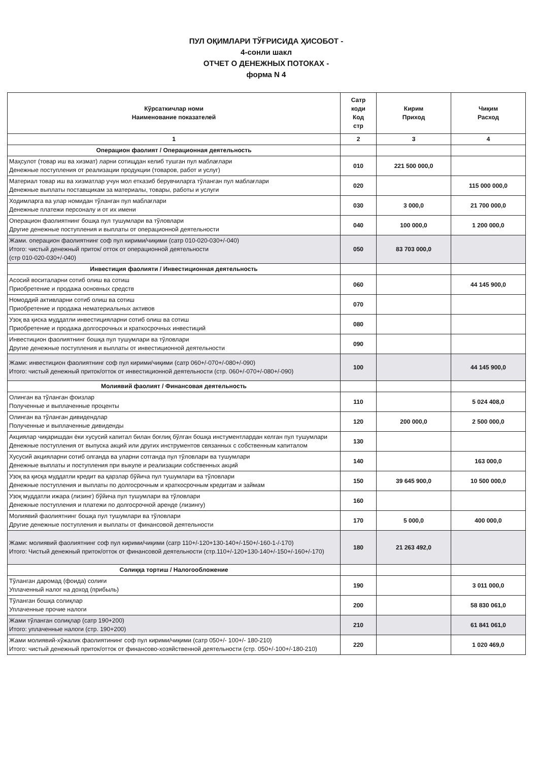ПУЛ ОҚИМЛАРИ ТЎҒРИСИДА ҲИСОБОТ -
4-сонли шакл
ОТЧЕТ О ДЕНЕЖНЫХ ПОТОКАХ -
форма N 4
| Кўрсаткичлар номи Наименование показателей | Сатр коди Код стр | Кирим Приход | Чиқим Расход |
| --- | --- | --- | --- |
| 1 | 2 | 3 | 4 |
| Операцион фаолият / Операционная деятельность | | | |
| Маҳсулот (товар иш ва хизмат) ларни сотищдан келиб тушган пул маблағлари Денежные поступления от реализации продукции (товаров, работ и услуг) | 010 | 221 500 000,0 | |
| Материал товар иш ва хизматлар учун мол етказиб берувчиларга тўланган пул маблағлари Денежные выплаты поставщикам за материалы, товары, работы и услуги | 020 | | 115 000 000,0 |
| Ходимларга ва улар номидан тўланган пул маблағлари Денежные платежи персоналу и от их имени | 030 | 3 000,0 | 21 700 000,0 |
| Операцион фаолиятнинг бошқа пул тушумлари ва тўловлари Другие денежные поступления и выплаты от операционной деятельности | 040 | 100 000,0 | 1 200 000,0 |
| Жами. операцион фаолиятнинг соф пул кирими/чиқими (сатр 010-020-030+/-040) Итого: чистый денежный приток/ отток от операционной деятельности (стр 010-020-030+/-040) | 050 | 83 703 000,0 | |
| Инвестиция фаолияти / Инвестиционная деятельность | | | |
| Асосий воситаларни сотиб олиш ва сотиш Приобретение и продажа основных средств | 060 | | 44 145 900,0 |
| Номоддий активларни сотиб олиш ва сотиш Приобретение и продажа нематериальных активов | 070 | | |
| Узоқ ва қиска муддатли инвестицияларни сотиб олиш ва сотиш Приобретение и продажа долгосрочных и краткосрочных инвестиций | 080 | | |
| Инвестицион фаолиятнинг бошқа пул тушумлари ва тўловлари Другие денежные поступления и выплаты от инвестиционной деятельности | 090 | | |
| Жами: инвестицион фаолиятнинг соф пул кирими/чиқими (сатр 060+/-070+/-080+/-090) Итого: чистый денежный приток/отток от инвестиционной деятельности (стр. 060+/-070+/-080+/-090) | 100 | | 44 145 900,0 |
| Молиявий фаолият / Финансовая деятельность | | | |
| Олинган ва тўланган фоизлар Полученные и выплаченные проценты | 110 | | 5 024 408,0 |
| Олинган ва тўланган дивидендлар Полученные и выплаченные дивиденды | 120 | 200 000,0 | 2 500 000,0 |
| Акциялар чиқаришдан ёки хусусий капитал билан боғлиқ бўлган бошқа инстументлардан келган пул тушумлари Денежные поступления от выпуска акций или других инструментов связанных с собственным капиталом | 130 | | |
| Хусусий акцияларни сотиб олганда ва уларни сотганда пул тўловлари ва тушумлари Денежные выплаты и поступления при выкупе и реализации собственных акций | 140 | | 163 000,0 |
| Узоқ ва қисқа муддатли кредит ва қарзлар бўйича пул тушумлари ва тўловлари Денежные поступления и выплаты по долгосрочным и краткосрочным кредитам и займам | 150 | 39 645 900,0 | 10 500 000,0 |
| Узоқ муддатли ижара (лизинг) бўйича пул тушумлари ва тўловлари Денежные поступления и платежи по долгосрочной аренде (лизингу) | 160 | | |
| Молиявий фаолиятнинг бошқа пул тушумлари ва тўловлари Другие денежные поступления и выплаты от финансовой деятельности | 170 | 5 000,0 | 400 000,0 |
| Жами: молиявий фаолиятнинг соф пул кирими/чиқими (сатр 110+/-120+130-140+/-150+/-160-1-/-170) Итого: Чистый денежный приток/отток от финансовой деятельности (стр.110+/-120+130-140+/-150+/-160+/-170) | 180 | 21 263 492,0 | |
| Солиққа тортиш / Налогообложение | | | |
| Тўланган даромад (фоида) солиғи Уплаченный налог на доход (прибыль) | 190 | | 3 011 000,0 |
| Тўланган бошқа солиқлар Уплаченные прочие налоги | 200 | | 58 830 061,0 |
| Жами тўланган солиқлар (сатр 190+200) Итого: уплаченные налоги (стр. 190+200) | 210 | | 61 841 061,0 |
| Жами молиявий-хўжалик фаолиятининг соф пул кирими/чиқими (сатр 050+/- 100+/- 180-210) Итого: чистый денежный приток/отток от финансово-хозяйственной деятельности (стр. 050+/-100+/-180-210) | 220 | | 1 020 469,0 |